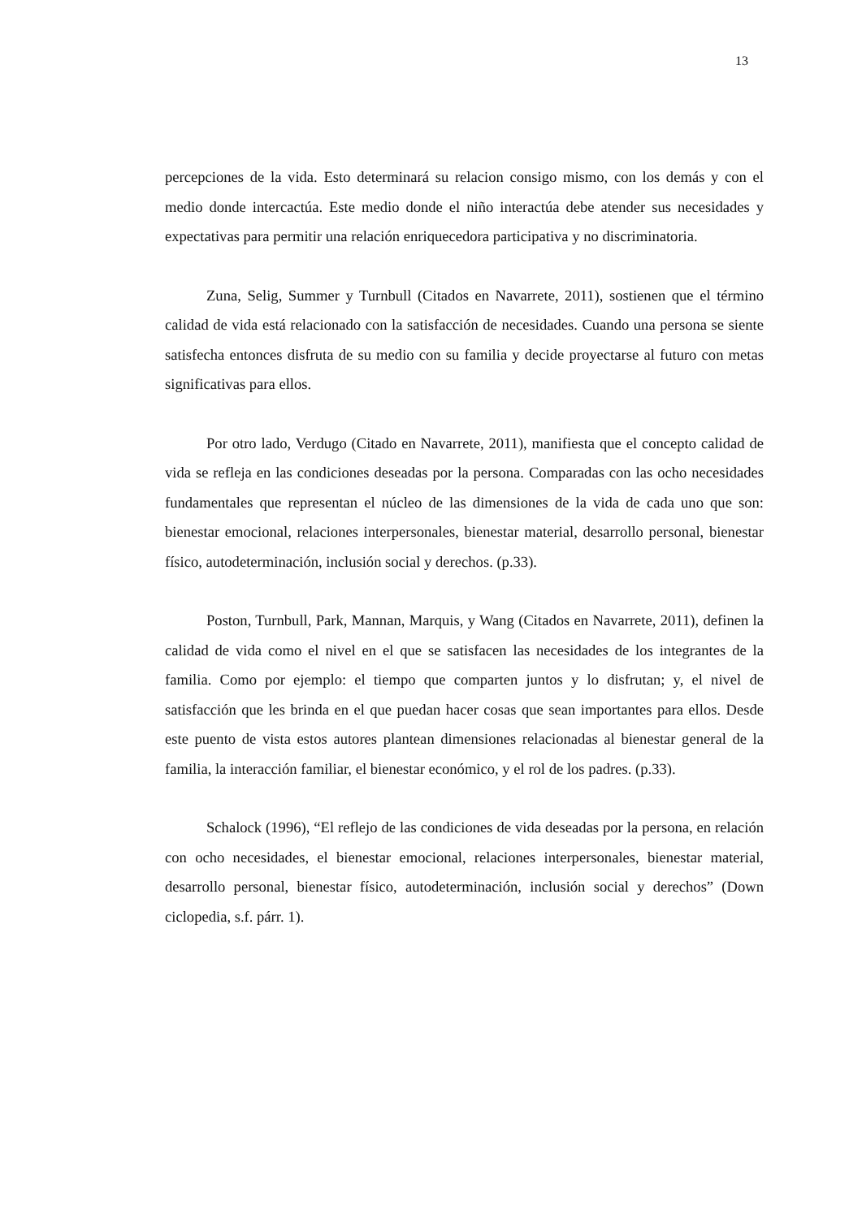13
percepciones de la vida. Esto determinará su relacion consigo mismo, con los demás y con el medio donde intercactúa. Este medio donde el niño interactúa debe atender sus necesidades y expectativas para permitir una relación enriquecedora participativa y no discriminatoria.
Zuna, Selig, Summer y Turnbull (Citados en Navarrete, 2011), sostienen que el término calidad de vida está relacionado con la satisfacción de necesidades. Cuando una persona se siente satisfecha entonces disfruta de su medio con su familia y decide proyectarse al futuro con metas significativas para ellos.
Por otro lado, Verdugo (Citado en Navarrete, 2011), manifiesta que el concepto calidad de vida se refleja en las condiciones deseadas por la persona. Comparadas con las ocho necesidades fundamentales que representan el núcleo de las dimensiones de la vida de cada uno que son: bienestar emocional, relaciones interpersonales, bienestar material, desarrollo personal, bienestar físico, autodeterminación, inclusión social y derechos. (p.33).
Poston, Turnbull, Park, Mannan, Marquis, y Wang (Citados en Navarrete, 2011), definen la calidad de vida como el nivel en el que se satisfacen las necesidades de los integrantes de la familia. Como por ejemplo: el tiempo que comparten juntos y lo disfrutan; y, el nivel de satisfacción que les brinda en el que puedan hacer cosas que sean importantes para ellos. Desde este puento de vista estos autores plantean dimensiones relacionadas al bienestar general de la familia, la interacción familiar, el bienestar económico, y el rol de los padres. (p.33).
Schalock (1996), “El reflejo de las condiciones de vida deseadas por la persona, en relación con ocho necesidades, el bienestar emocional, relaciones interpersonales, bienestar material, desarrollo personal, bienestar físico, autodeterminación, inclusión social y derechos” (Down ciclopedia, s.f. párr. 1).